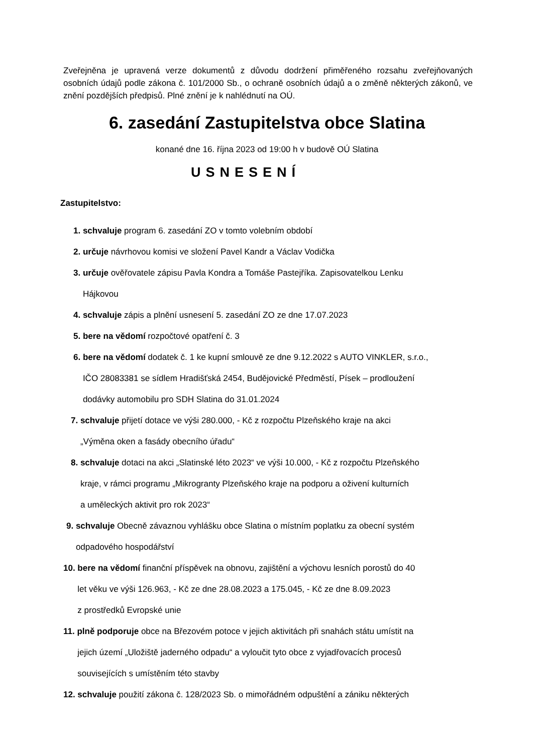Zveřejněna je upravená verze dokumentů z důvodu dodržení přiměřeného rozsahu zveřejňovaných osobních údajů podle zákona č. 101/2000 Sb., o ochraně osobních údajů a o změně některých zákonů, ve znění pozdějších předpisů. Plné znění je k nahlédnutí na OÚ.
6. zasedání Zastupitelstva obce Slatina
konané dne 16. října 2023 od 19:00 h v budově OÚ Slatina
USNESENÍ
Zastupitelstvo:
1. schvaluje program 6. zasedání ZO v tomto volebním období
2. určuje návrhovou komisi ve složení Pavel Kandr a Václav Vodička
3. určuje ověřovatele zápisu Pavla Kondra a Tomáše Pastejříka. Zapisovatelkou Lenku
Hájkovou
4. schvaluje zápis a plnění usnesení 5. zasedání ZO ze dne 17.07.2023
5. bere na vědomí rozpočtové opatření č. 3
6. bere na vědomí dodatek č. 1 ke kupní smlouvě ze dne 9.12.2022 s AUTO VINKLER, s.r.o.,
IČO 28083381 se sídlem Hradišťská 2454, Budějovické Předměstí, Písek – prodloužení
dodávky automobilu pro SDH Slatina do 31.01.2024
7. schvaluje přijetí dotace ve výši 280.000, - Kč z rozpočtu Plzeňského kraje na akci
„Výměna oken a fasády obecního úřadu“
8. schvaluje dotaci na akci „Slatinské léto 2023“ ve výši 10.000, - Kč z rozpočtu Plzeňského
kraje, v rámci programu „Mikrogranty Plzeňského kraje na podporu a oživení kulturních
a uměleckých aktivit pro rok 2023“
9. schvaluje Obecně závaznou vyhlášku obce Slatina o místním poplatku za obecní systém
odpadového hospodářství
10. bere na vědomí finanční příspěvek na obnovu, zajištění a výchovu lesních porostů do 40
let věku ve výši 126.963, - Kč ze dne 28.08.2023 a 175.045, - Kč ze dne 8.09.2023
z prostředků Evropské unie
11. plně podporuje obce na Březovém potoce v jejich aktivitách při snahách státu umístit na
jejich území „Uložiště jaderného odpadu“ a vyloučit tyto obce z vyjadřovacích procesů
souvisejících s umístěním této stavby
12. schvaluje použití zákona č. 128/2023 Sb. o mimořádném odpuštění a zániku některých